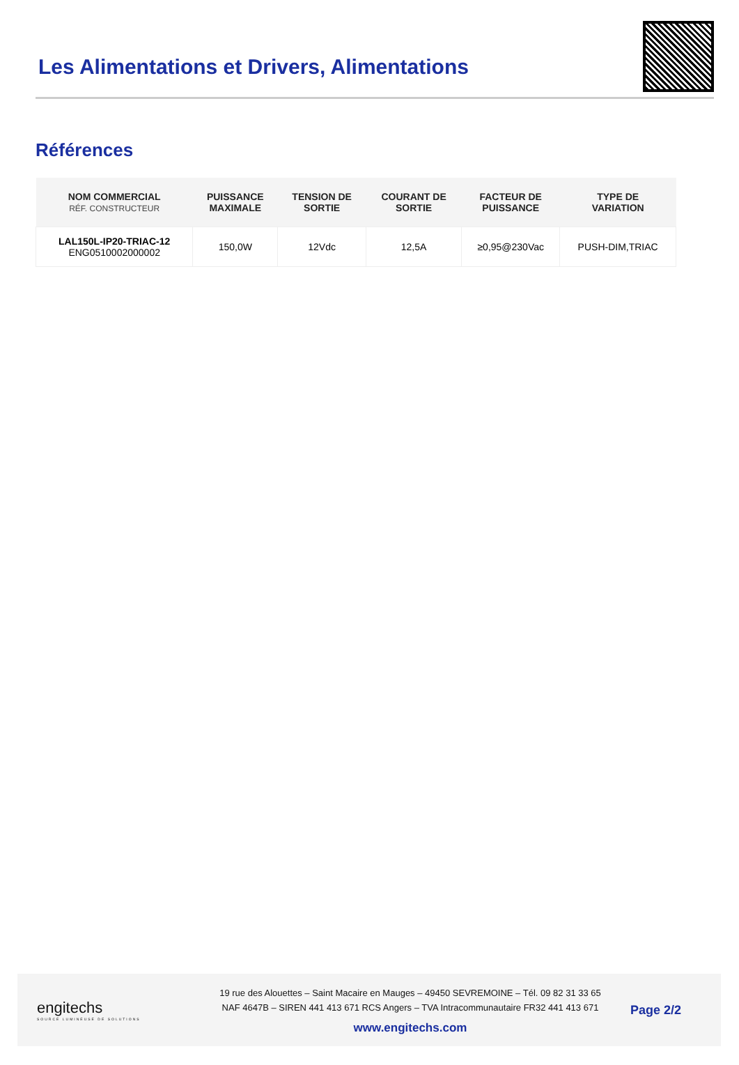Les Alimentations et Drivers, Alimentations
Références
| NOM COMMERCIAL RÉF. CONSTRUCTEUR | PUISSANCE MAXIMALE | TENSION DE SORTIE | COURANT DE SORTIE | FACTEUR DE PUISSANCE | TYPE DE VARIATION |
| --- | --- | --- | --- | --- | --- |
| LAL150L-IP20-TRIAC-12 ENG0510002000002 | 150,0W | 12Vdc | 12,5A | ≥0,95@230Vac | PUSH-DIM,TRIAC |
engitechs
SOURCE LUMINEUSE DE SOLUTIONS
19 rue des Alouettes – Saint Macaire en Mauges – 49450 SEVREMOINE – Tél. 09 82 31 33 65
NAF 4647B – SIREN 441 413 671 RCS Angers – TVA Intracommunautaire FR32 441 413 671
www.engitechs.com
Page 2/2